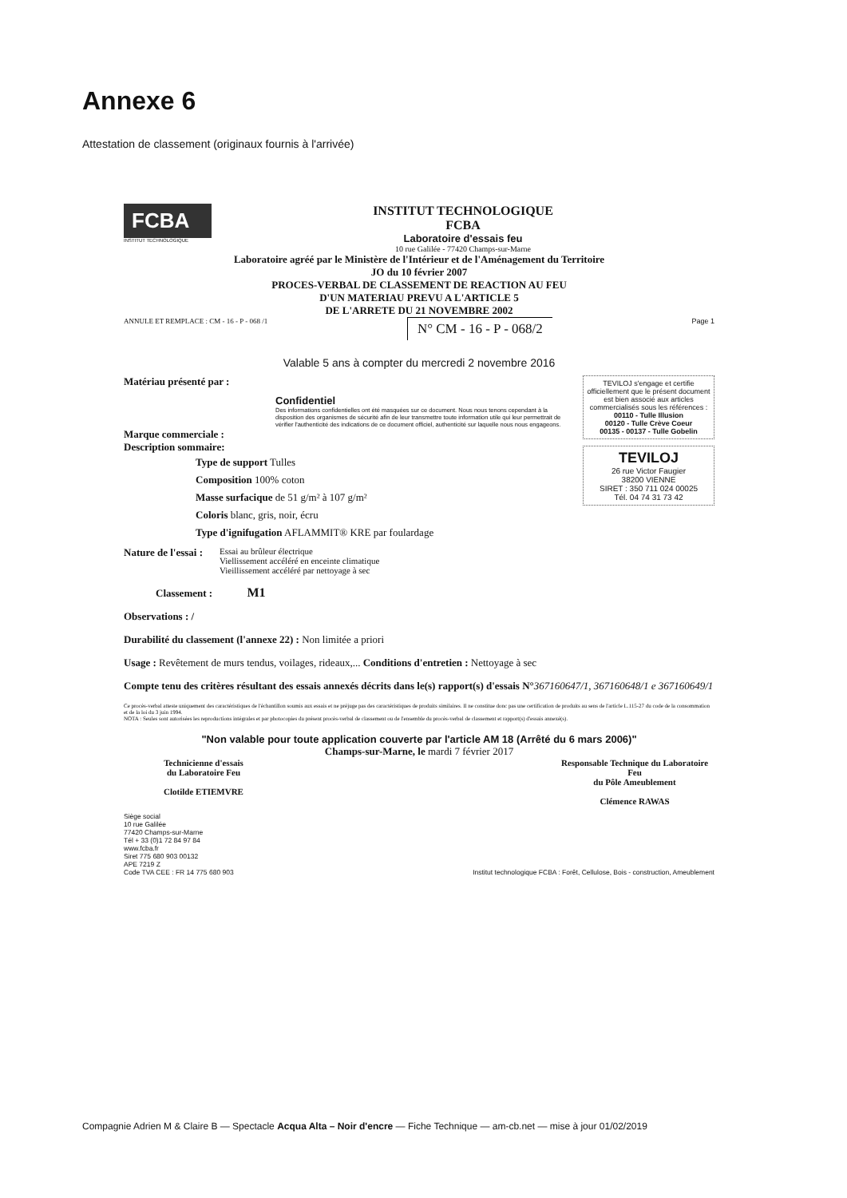Annexe 6
Attestation de classement (originaux fournis à l'arrivée)
FCBA
INSTITUT TECHNOLOGIQUE
INSTITUT TECHNOLOGIQUE
FCBA
Laboratoire d'essais feu
10 rue Galilée - 77420 Champs-sur-Marne
Laboratoire agréé par le Ministère de l'Intérieur et de l'Aménagement du Territoire
JO du 10 février 2007
PROCES-VERBAL DE CLASSEMENT DE REACTION AU FEU
D'UN MATERIAU PREVU A L'ARTICLE 5
DE L'ARRETE DU 21 NOVEMBRE 2002
ANNULE ET REMPLACE : CM - 16 - P - 068 /1 N° CM - 16 - P - 068/2 Page 1
Valable 5 ans à compter du mercredi 2 novembre 2016
Matériau présenté par :
Confidentiel
Des informations confidentielles ont été masquées sur ce document. Nous nous tenons cependant à la disposition des organismes de sécurité afin de leur transmettre toute information utile qui leur permettrait de vérifier l'authenticité des indications de ce document officiel, authenticité sur laquelle nous nous engageons.
Marque commerciale :
Description sommaire:
Type de support Tulles
Composition 100% coton
Masse surfacique de 51 g/m² à 107 g/m²
Coloris blanc, gris, noir, écru
Type d'ignifugation AFLAMMIT® KRE par foulardage
TEVILOJ s'engage et certifie officiellement que le présent document est bien associé aux articles commercialisés sous les références :
00110 - Tulle Illusion
00120 - Tulle Crève Coeur
00135 - 00137 - Tulle Gobelin
TEVILOJ
26 rue Victor Faugier
38200 VIENNE
SIRET : 350 711 024 00025
Tél. 04 74 31 73 42
Nature de l'essai :
Essai au brûleur électrique
Viellissement accéléré en enceinte climatique
Vieillissement accéléré par nettoyage à sec
Classement : M1
Observations : /
Durabilité du classement (l'annexe 22) : Non limitée a priori
Usage : Revêtement de murs tendus, voilages, rideaux,... Conditions d'entretien : Nettoyage à sec
Compte tenu des critères résultant des essais annexés décrits dans le(s) rapport(s) d'essais N°367160647/1, 367160648/1 e 367160649/1
Ce procès-verbal atteste uniquement des caractéristiques de l'échantillon soumis aux essais et ne préjuge pas des caractéristiques de produits similaires. Il ne constitue donc pas une certification de produits au sens de l'article L.115-27 du code de la consommation et de la loi du 3 juin 1994.
NOTA : Seules sont autorisées les reproductions intégrales et par photocopies du présent procès-verbal de classement ou de l'ensemble du procès-verbal de classement et rapport(s) d'essais annexé(s).
"Non valable pour toute application couverte par l'article AM 18 (Arrêté du 6 mars 2006)"
Champs-sur-Marne, le mardi 7 février 2017
Technicienne d'essais
du Laboratoire Feu
Clotilde ETIEMVRE
Responsable Technique du Laboratoire Feu
du Pôle Ameublement
Clémence RAWAS
Siège social
10 rue Galilée
77420 Champs-sur-Marne
Tél + 33 (0)1 72 84 97 84
www.fcba.fr
Siret 775 680 903 00132
APE 7219 Z
Code TVA CEE : FR 14 775 680 903
Institut technologique FCBA : Forêt, Cellulose, Bois - construction, Ameublement
Compagnie Adrien M & Claire B — Spectacle Acqua Alta – Noir d'encre — Fiche Technique — am-cb.net — mise à jour 01/02/2019